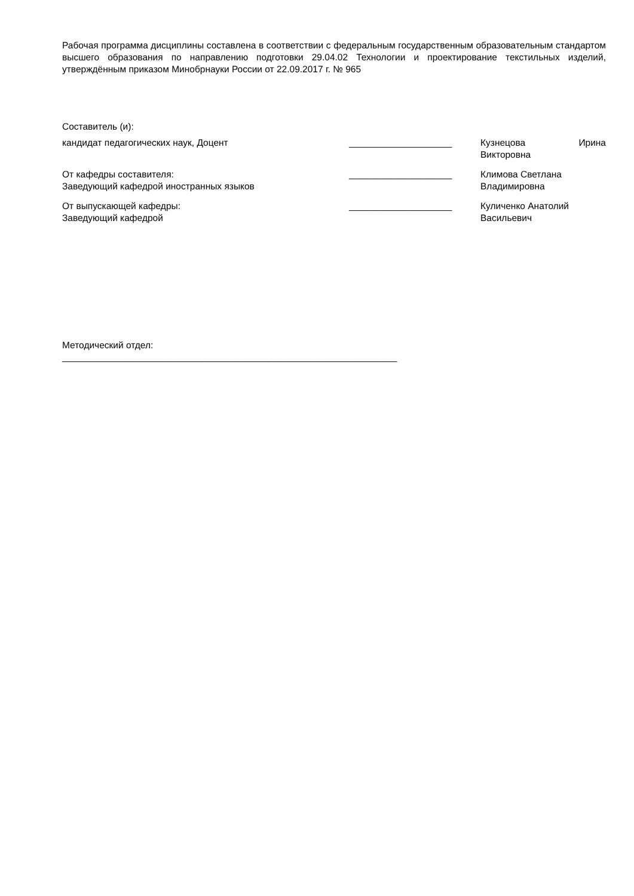Рабочая программа дисциплины составлена в соответствии с федеральным государственным образовательным стандартом высшего образования по направлению подготовки 29.04.02 Технологии и проектирование текстильных изделий, утверждённым приказом Минобрнауки России от 22.09.2017 г. № 965
Составитель (и):
кандидат педагогических наук, Доцент ____________________ Кузнецова Ирина
Викторовна
От кафедры составителя:
Заведующий кафедрой иностранных языков
____________________ Климова Светлана
Владимировна
От выпускающей кафедры:
Заведующий кафедрой
____________________ Куличенко Анатолий
Васильевич
Методический отдел:
_________________________________________________________________